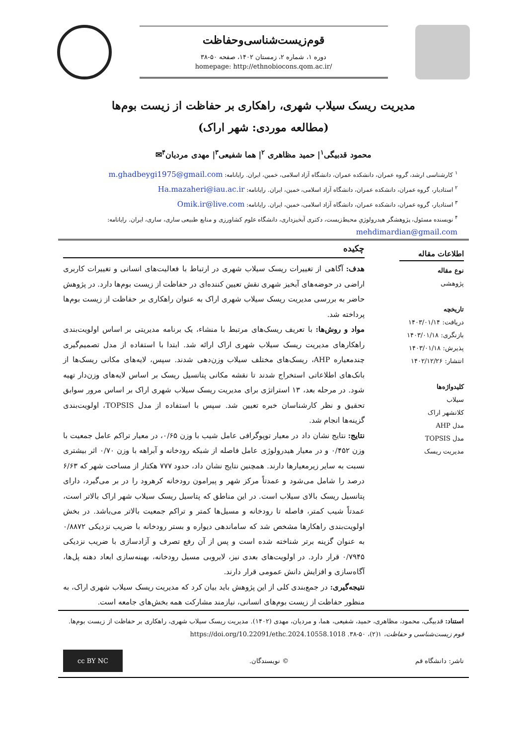قوم‌زیست‌شناسی‌وحفاظت
دوره ۱، شماره ۲، زمستان ۱۴۰۲، صفحه ۵۰-۳۸
homepage: http://ethnobiocons.qom.ac.ir/
مدیریت ریسک سیلاب شهری، راهکاری بر حفاظت از زیست بوم‌ها
(مطالعه موردی: شهر اراک)
محمود قدبیگی<sup>۱</sup>| حمید مظاهری <sup>۲</sup>| هما شفیعی<sup>۳</sup>| مهدی مردیان<sup>۴</sup>✉
<sup>۱</sup> کارشناسی ارشد، گروه عمران، دانشکده عمران، دانشگاه آزاد اسلامی، خمین، ایران. رایانامه: m.ghadbeygi1975@gmail.com
<sup>۲</sup> استادیار، گروه عمران، دانشکده عمران، دانشگاه آزاد اسلامی، خمین، ایران. رایانامه: Ha.mazaheri@iau.ac.ir
<sup>۳</sup> استادیار، گروه عمران، دانشکده عمران، دانشگاه آزاد اسلامی، خمین، ایران. رایانامه: Omik.ir@live.com
<sup>۴</sup> نویسنده مسئول، پژوهشگر هیدرولوژیِ محیط‌زیست، دکتری آبخیزداری، دانشگاه علوم کشاورزی و منابع طبیعی ساری، ساری، ایران. رایانامه: mehdimardian@gmail.com
اطلاعات مقاله
نوع مقاله
پژوهشی
تاریخچه
دریافت: ۱۴۰۳/۰۱/۱۴
بازنگری: ۱۴۰۳/۰۱/۱۸
پذیرش: ۱۴۰۳/۰۱/۱۸
انتشار: ۱۴۰۲/۱۲/۲۶
کلیدواژه‌ها
سیلاب
کلانشهر اراک
مدل AHP
مدل TOPSIS
مدیریت ریسک
چکیده
هدف: آگاهی از تغییرات ریسک سیلاب شهری در ارتباط با فعالیت‌های انسانی و تغییرات کاربری اراضی در حوضه‌های آبخیز شهری نقش تعیین کننده‌ای در حفاظت از زیست بوم‌ها دارد. در پژوهش حاضر به بررسی مدیریت ریسک سیلاب شهری اراک به عنوان راهکاری بر حفاظت از زیست بوم‌ها پرداخته شد.
مواد و روش‌ها: با تعریف ریسک‌های مرتبط با منشاء، یک برنامه مدیریتی بر اساس اولویت‌بندی راهکارهای مدیریت ریسک سیلاب شهری اراک ارائه شد. ابتدا با استفاده از مدل تصمیم‌گیری چندمعیاره AHP، ریسک‌های مختلف سیلاب وزن‌دهی شدند. سپس، لایه‌های مکانی ریسک‌ها از بانک‌های اطلاعاتی استخراج شدند تا نقشه مکانی پتانسیل ریسک بر اساس لایه‌های وزن‌دار تهیه شود. در مرحله بعد، ۱۳ استراتژی برای مدیریت ریسک سیلاب شهری اراک بر اساس مرور سوابق تحقیق و نظر کارشناسان خبره تعیین شد. سپس با استفاده از مدل TOPSIS، اولویت‌بندی گزینه‌ها انجام شد.
نتایج: نتایج نشان داد در معیار توپوگرافی عامل شیب با وزن ۰/۶۵، در معیار تراکم عامل جمعیت با وزن ۰/۴۵۲ و در معیار هیدرولوژی عامل فاصله از شبکه رودخانه و آبراهه با وزن ۰/۷۰ اثر بیشتری نسبت به سایر زیرمعیارها دارند. همچنین نتایج نشان داد، حدود ۷۷۷ هکتار از مساحت شهر که ۶/۶۳ درصد را شامل می‌شود و عمدتاً مرکز شهر و پیرامون رودخانه کرهرود را در بر می‌گیرد، دارای پتانسیل ریسک بالای سیلاب است. در این مناطق که پتاسیل ریسک سیلاب شهر اراک بالاتر است، عمدتاً شیب کمتر، فاصله تا رودخانه و مسیل‌ها کمتر و تراکم جمعیت بالاتر می‌باشد. در بخش اولویت‌بندی راهکارها مشخص شد که ساماندهی دیواره و بستر رودخانه با ضریب نزدیکی ۰/۸۸۷۲ به عنوان گزینه برتر شناخته شده است و پس از آن رفع تصرف و آزادسازی با ضریب نزدیکی ۰/۷۹۴۵ قرار دارد. در اولویت‌های بعدی نیز، لایروبی مسیل رودخانه، بهینه‌سازی ابعاد دهنه پل‌ها، آگاه‌سازی و افزایش دانش عمومی قرار دارند.
نتیجه‌گیری: در جمع‌بندی کلی از این پژوهش باید بیان کرد که مدیریت ریسک سیلاب شهری اراک، به منظور حفاظت از زیست بوم‌های انسانی، نیازمند مشارکت همه بخش‌های جامعه است.
استناد: قدبیگی، محمود، مظاهری، حمید، شفیعی، هما، و مردیان، مهدی (۱۴۰۲). مدیریت ریسک سیلاب شهری، راهکاری بر حفاظت از زیست بوم‌ها. قوم زیست‌شناسی و حفاظت، ۱(۲)، ۵۰-۳۸. https://doi.org/10.22091/ethc.2024.10558.1018
ناشر: دانشگاه قم © نویسندگان.
cc BY NC